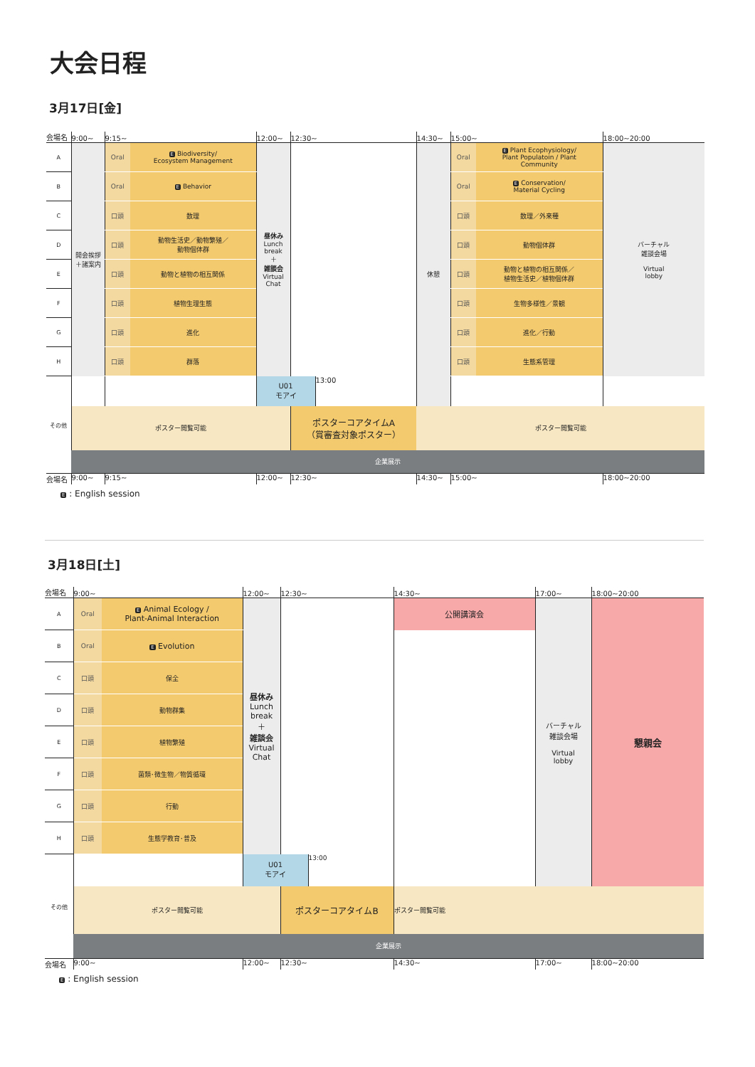大会日程
3月17日[金]
| 会場名 | 9:00~ | 9:15~ | | 12:00~ | 12:30~ | | 14:30~ | 15:00~ | | 18:00~20:00 |
| --- | --- | --- | --- | --- | --- | --- | --- | --- | --- | --- |
| A | 開会挨拶 ＋諸案内 | Oral | E Biodiversity/ Ecosystem Management | 昼休み Lunch break ＋ 雑談会 Virtual Chat | | | 休憩 | Oral | E Plant Ecophysiology/ Plant Populatoin / Plant Community | バーチャル 雑談会場 Virtual lobby |
| B | | Oral | E Behavior | | | | | Oral | E Conservation/ Material Cycling | |
| C | | 口頭 | 数理 | | | | | 口頭 | 数理／外来種 | |
| D | | 口頭 | 動物生活史／動物繁殖／ 動物個体群 | | | | | 口頭 | 動物個体群 | |
| E | | 口頭 | 動物と植物の相互関係 | | | | | 口頭 | 動物と植物の相互関係／ 植物生活史／植物個体群 | |
| F | | 口頭 | 植物生理生態 | | | | | 口頭 | 生物多様性／景観 | |
| G | | 口頭 | 進化 | | | | | 口頭 | 進化／行動 | |
| H | | 口頭 | 群落 | | | | | 口頭 | 生態系管理 | |
| その他 | | | | U01 モアイ | | 13:00 | | | | |
| | ポスター閲覧可能 | | | | ポスターコアタイムA （賞審査対象ポスター） | | ポスター閲覧可能 | | | |
| | 企業展示 | | | | | | | | | |
| 会場名 | 9:00~ | 9:15~ | | 12:00~ | 12:30~ | | 14:30~ | 15:00~ | | 18:00~20:00 |
E : English session
3月18日[土]
| 会場名 | 9:00~ | | 12:00~ | 12:30~ | | 14:30~ | 17:00~ | 18:00~20:00 |
| --- | --- | --- | --- | --- | --- | --- | --- | --- |
| A | Oral | E Animal Ecology / Plant-Animal Interaction | 昼休み Lunch break ＋ 雑談会 Virtual Chat | | | 公開講演会 | バーチャル 雑談会場 Virtual lobby | 懇親会 |
| B | Oral | E Evolution | | | | | | |
| C | 口頭 | 保全 | | | | | | |
| D | 口頭 | 動物群集 | | | | | | |
| E | 口頭 | 植物繁殖 | | | | | | |
| F | 口頭 | 菌類･微生物／物質循環 | | | | | | |
| G | 口頭 | 行動 | | | | | | |
| H | 口頭 | 生態学教育･普及 | | | | | | |
| その他 | | | U01 モアイ | | 13:00 | | | |
| | ポスター閲覧可能 | | | ポスターコアタイムB | | ポスター閲覧可能 | | |
| | 企業展示 | | | | | | | |
| 会場名 | 9:00~ | | 12:00~ | 12:30~ | | 14:30~ | 17:00~ | 18:00~20:00 |
E : English session